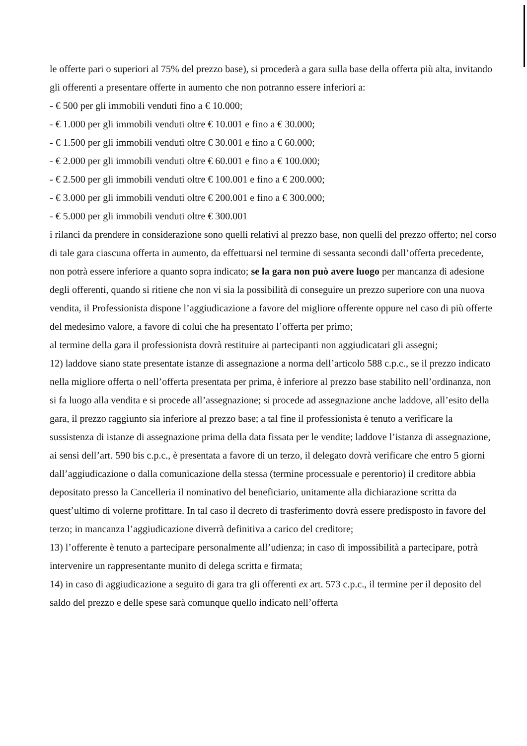le offerte pari o superiori al 75% del prezzo base), si procederà a gara sulla base della offerta più alta, invitando gli offerenti a presentare offerte in aumento che non potranno essere inferiori a:
- € 500 per gli immobili venduti fino a € 10.000;
- € 1.000 per gli immobili venduti oltre € 10.001 e fino a € 30.000;
- € 1.500 per gli immobili venduti oltre € 30.001 e fino a € 60.000;
- € 2.000 per gli immobili venduti oltre € 60.001 e fino a € 100.000;
- € 2.500 per gli immobili venduti oltre € 100.001 e fino a € 200.000;
- € 3.000 per gli immobili venduti oltre € 200.001 e fino a € 300.000;
- € 5.000 per gli immobili venduti oltre € 300.001
i rilanci da prendere in considerazione sono quelli relativi al prezzo base, non quelli del prezzo offerto; nel corso di tale gara ciascuna offerta in aumento, da effettuarsi nel termine di sessanta secondi dall’offerta precedente, non potrà essere inferiore a quanto sopra indicato; se la gara non può avere luogo per mancanza di adesione degli offerenti, quando si ritiene che non vi sia la possibilità di conseguire un prezzo superiore con una nuova vendita, il Professionista dispone l’aggiudicazione a favore del migliore offerente oppure nel caso di più offerte del medesimo valore, a favore di colui che ha presentato l’offerta per primo;
al termine della gara il professionista dovrà restituire ai partecipanti non aggiudicatari gli assegni;
12) laddove siano state presentate istanze di assegnazione a norma dell’articolo 588 c.p.c., se il prezzo indicato nella migliore offerta o nell’offerta presentata per prima, è inferiore al prezzo base stabilito nell’ordinanza, non si fa luogo alla vendita e si procede all’assegnazione; si procede ad assegnazione anche laddove, all’esito della gara, il prezzo raggiunto sia inferiore al prezzo base; a tal fine il professionista è tenuto a verificare la sussistenza di istanze di assegnazione prima della data fissata per le vendite; laddove l’istanza di assegnazione, ai sensi dell’art. 590 bis c.p.c., è presentata a favore di un terzo, il delegato dovrà verificare che entro 5 giorni dall’aggiudicazione o dalla comunicazione della stessa (termine processuale e perentorio) il creditore abbia depositato presso la Cancelleria il nominativo del beneficiario, unitamente alla dichiarazione scritta da quest’ultimo di volerne profittare. In tal caso il decreto di trasferimento dovrà essere predisposto in favore del terzo; in mancanza l’aggiudicazione diverrà definitiva a carico del creditore;
13) l’offerente è tenuto a partecipare personalmente all’udienza; in caso di impossibilità a partecipare, potrà intervenire un rappresentante munito di delega scritta e firmata;
14) in caso di aggiudicazione a seguito di gara tra gli offerenti ex art. 573 c.p.c., il termine per il deposito del saldo del prezzo e delle spese sarà comunque quello indicato nell’offerta